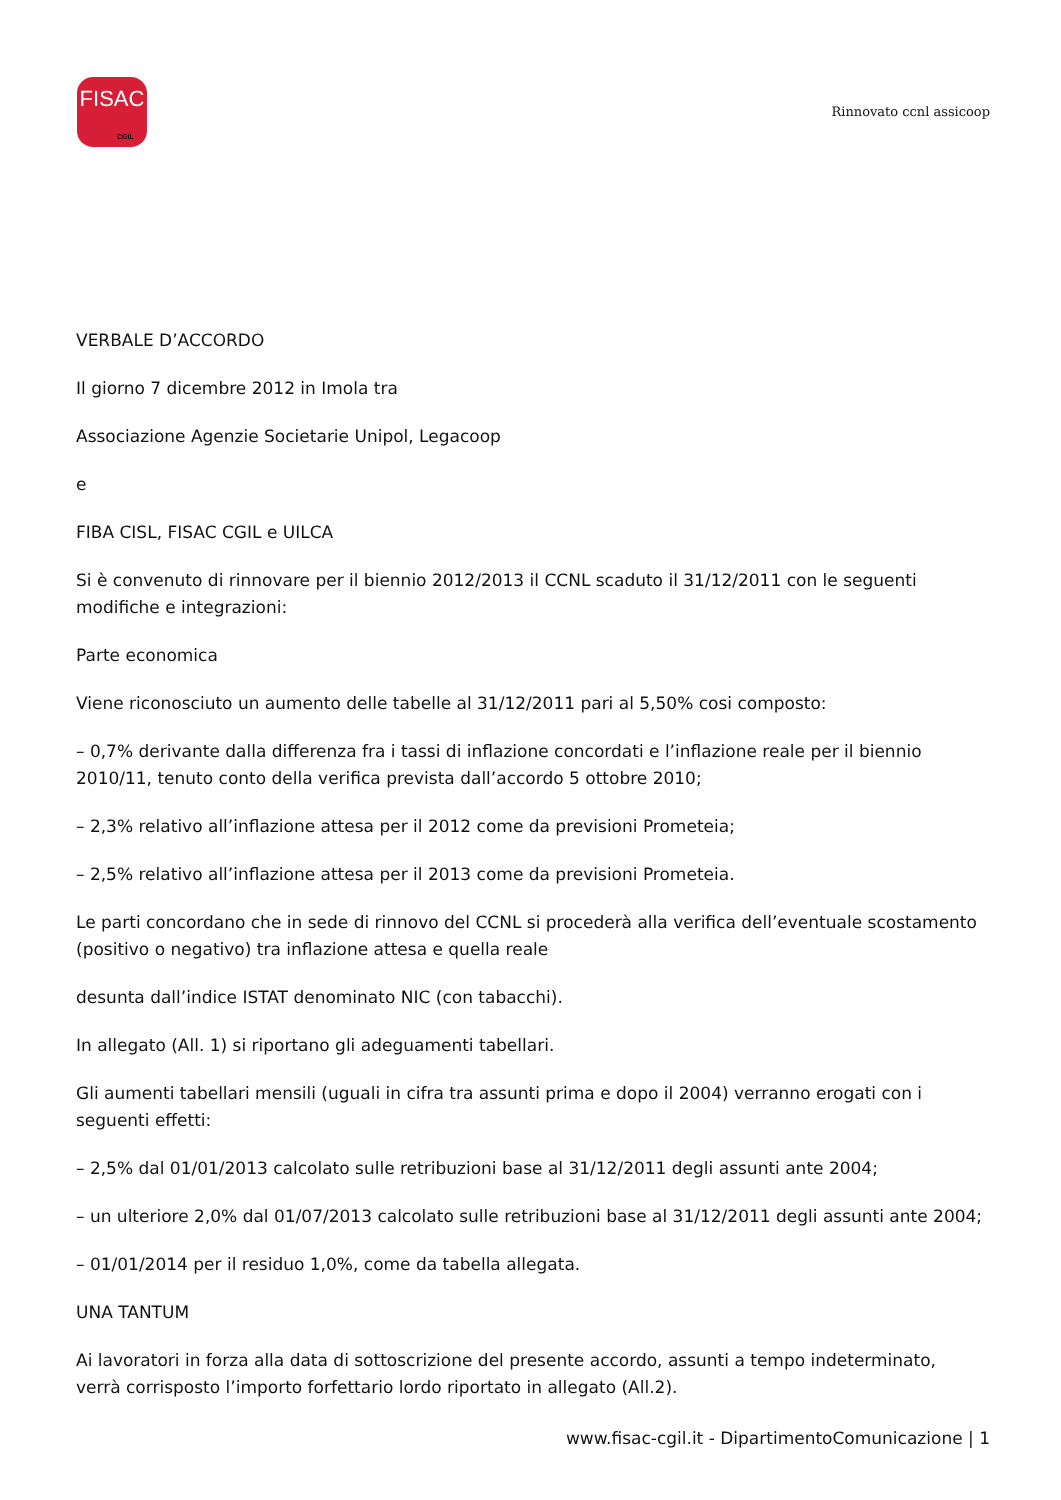FISAC
CGIL
Rinnovato ccnl assicoop
VERBALE D’ACCORDO
Il giorno 7 dicembre 2012 in Imola tra
Associazione Agenzie Societarie Unipol, Legacoop
e
FIBA CISL, FISAC CGIL e UILCA
Si è convenuto di rinnovare per il biennio 2012/2013 il CCNL scaduto il 31/12/2011 con le seguenti modifiche e integrazioni:
Parte economica
Viene riconosciuto un aumento delle tabelle al 31/12/2011 pari al 5,50% cosi composto:
– 0,7% derivante dalla differenza fra i tassi di inflazione concordati e l’inflazione reale per il biennio 2010/11, tenuto conto della verifica prevista dall’accordo 5 ottobre 2010;
– 2,3% relativo all’inflazione attesa per il 2012 come da previsioni Prometeia;
– 2,5% relativo all’inflazione attesa per il 2013 come da previsioni Prometeia.
Le parti concordano che in sede di rinnovo del CCNL si procederà alla verifica dell’eventuale scostamento (positivo o negativo) tra inflazione attesa e quella reale
desunta dall’indice ISTAT denominato NIC (con tabacchi).
In allegato (All. 1) si riportano gli adeguamenti tabellari.
Gli aumenti tabellari mensili (uguali in cifra tra assunti prima e dopo il 2004) verranno erogati con i seguenti effetti:
– 2,5% dal 01/01/2013 calcolato sulle retribuzioni base al 31/12/2011 degli assunti ante 2004;
– un ulteriore 2,0% dal 01/07/2013 calcolato sulle retribuzioni base al 31/12/2011 degli assunti ante 2004;
– 01/01/2014 per il residuo 1,0%, come da tabella allegata.
UNA TANTUM
Ai lavoratori in forza alla data di sottoscrizione del presente accordo, assunti a tempo indeterminato, verrà corrisposto l’importo forfettario lordo riportato in allegato (All.2).
www.fisac-cgil.it - DipartimentoComunicazione | 1